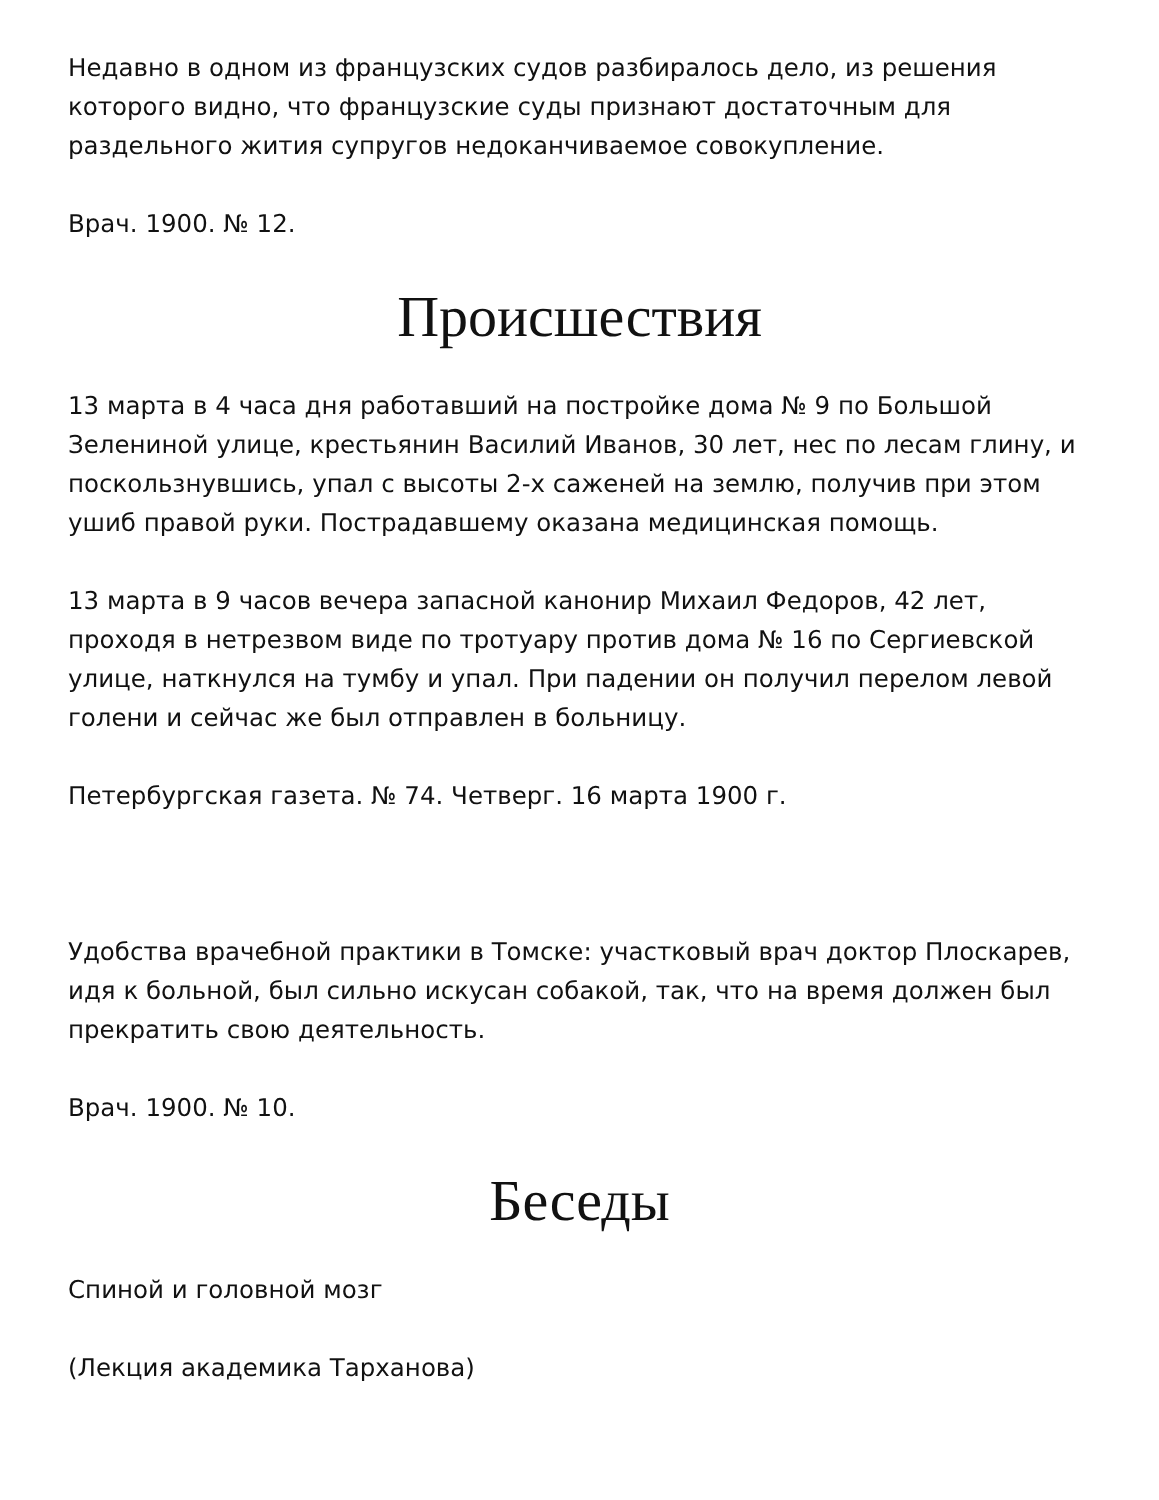Недавно в одном из французских судов разбиралось дело, из решения которого видно, что французские суды признают достаточным для раздельного жития супругов недоканчиваемое совокупление.
Врач. 1900. № 12.
Происшествия
13 марта в 4 часа дня работавший на постройке дома № 9 по Большой Зелениной улице, крестьянин Василий Иванов, 30 лет, нес по лесам глину, и поскользнувшись, упал с высоты 2-х саженей на землю, получив при этом ушиб правой руки. Пострадавшему оказана медицинская помощь.
13 марта в 9 часов вечера запасной канонир Михаил Федоров, 42 лет, проходя в нетрезвом виде по тротуару против дома № 16 по Сергиевской улице, наткнулся на тумбу и упал. При падении он получил перелом левой голени и сейчас же был отправлен в больницу.
Петербургская газета. № 74. Четверг. 16 марта 1900 г.
Удобства врачебной практики в Томске: участковый врач доктор Плоскарев, идя к больной, был сильно искусан собакой, так, что на время должен был прекратить свою деятельность.
Врач. 1900. № 10.
Беседы
Спиной и головной мозг
(Лекция академика Тарханова)